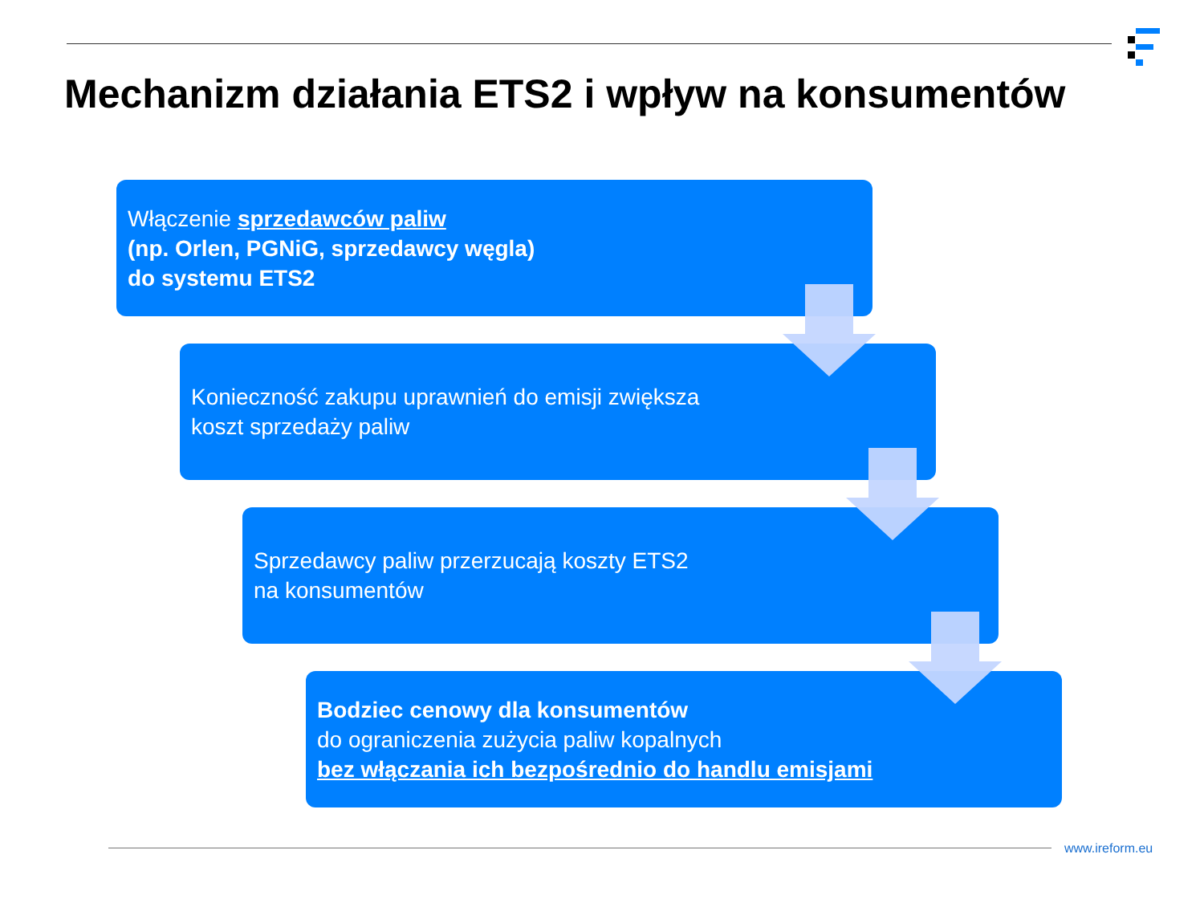Mechanizm działania ETS2 i wpływ na konsumentów
Włączenie sprzedawców paliw
(np. Orlen, PGNiG, sprzedawcy węgla)
do systemu ETS2
Konieczność zakupu uprawnień do emisji zwiększa
koszt sprzedaży paliw
Sprzedawcy paliw przerzucają koszty ETS2
na konsumentów
Bodziec cenowy dla konsumentów
do ograniczenia zużycia paliw kopalnych
bez włączania ich bezpośrednio do handlu emisjami
www.ireform.eu